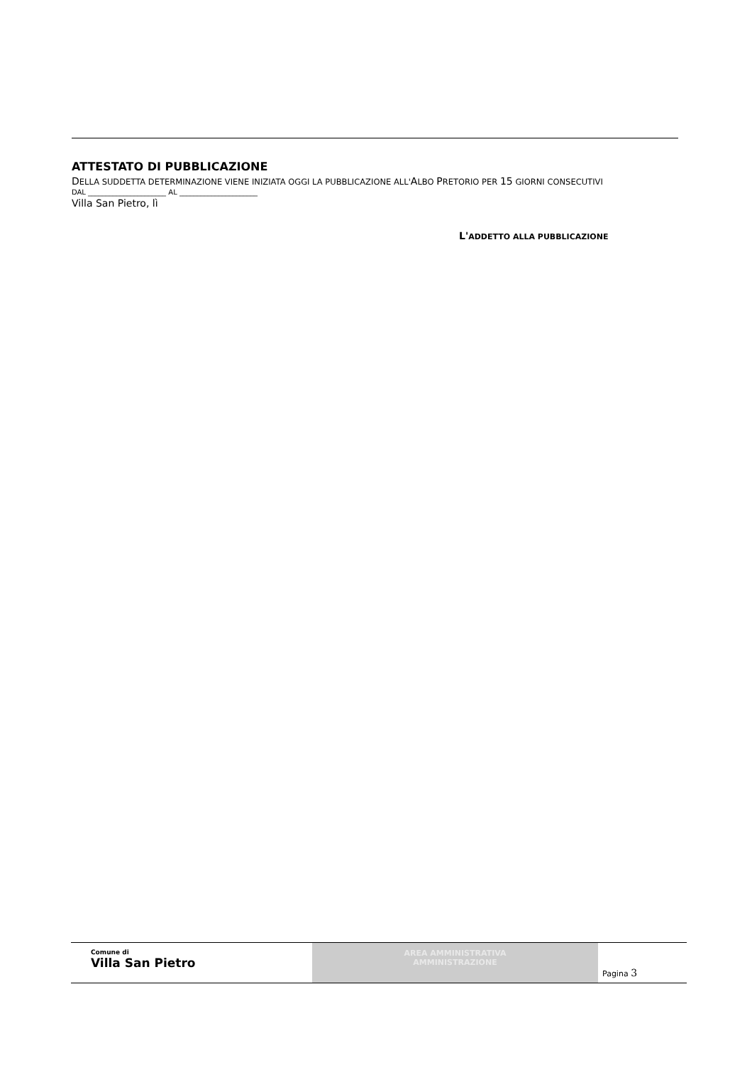ATTESTATO DI PUBBLICAZIONE
DELLA SUDDETTA DETERMINAZIONE VIENE INIZIATA OGGI LA PUBBLICAZIONE ALL'ALBO PRETORIO PER 15 GIORNI CONSECUTIVI
DAL ______________________ AL ______________________
Villa San Pietro, lì
L'ADDETTO ALLA PUBBLICAZIONE
Comune di
Villa San Pietro
AREA AMMINISTRATIVA
AMMINISTRAZIONE
Pagina 3